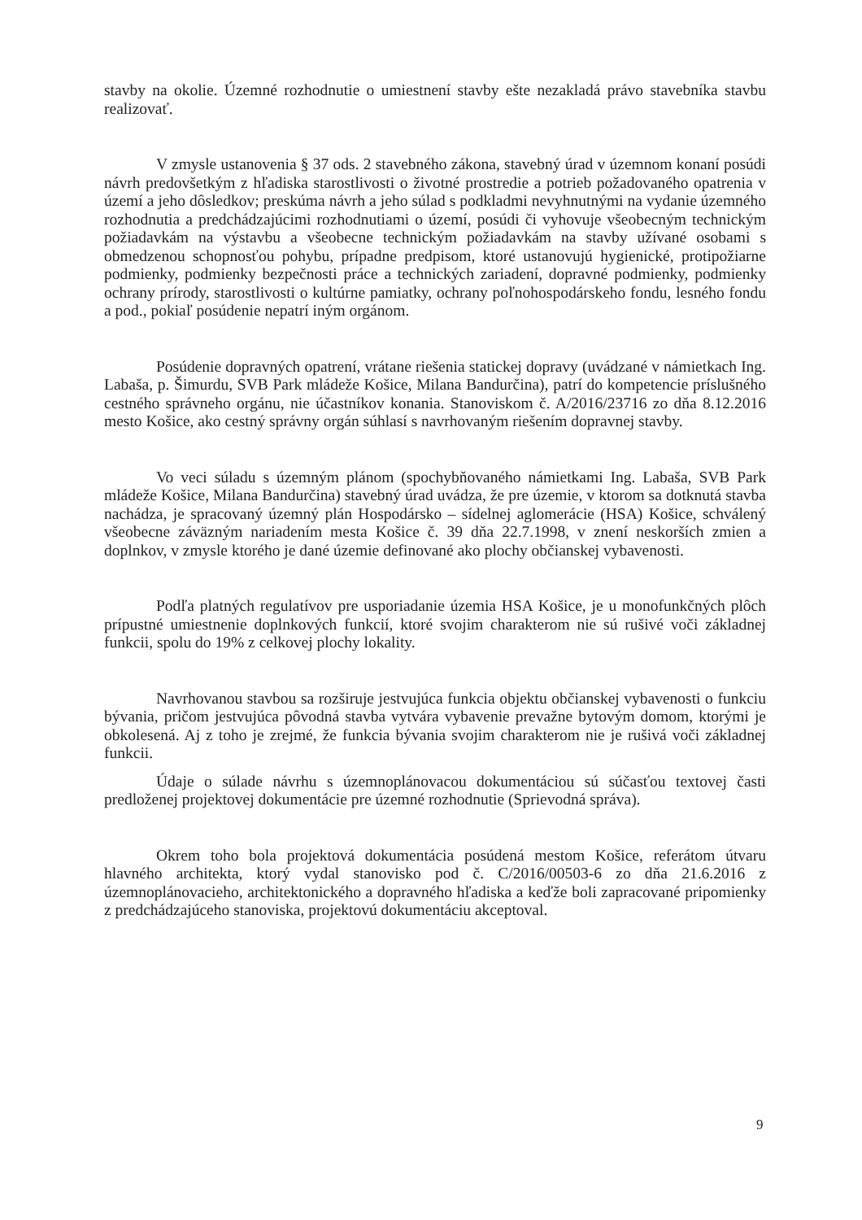stavby na okolie. Územné rozhodnutie o umiestnení stavby ešte nezakladá právo stavebníka stavbu realizovať.
V zmysle ustanovenia § 37 ods. 2 stavebného zákona, stavebný úrad v územnom konaní posúdi návrh predovšetkým z hľadiska starostlivosti o životné prostredie a potrieb požadovaného opatrenia v území a jeho dôsledkov; preskúma návrh a jeho súlad s podkladmi nevyhnutnými na vydanie územného rozhodnutia a predchádzajúcimi rozhodnutiami o území, posúdi či vyhovuje všeobecným technickým požiadavkám na výstavbu a všeobecne technickým požiadavkám na stavby užívané osobami s obmedzenou schopnosťou pohybu, prípadne predpisom, ktoré ustanovujú hygienické, protipožiarne podmienky, podmienky bezpečnosti práce a technických zariadení, dopravné podmienky, podmienky ochrany prírody, starostlivosti o kultúrne pamiatky, ochrany poľnohospodárskeho fondu, lesného fondu a pod., pokiaľ posúdenie nepatrí iným orgánom.
Posúdenie dopravných opatrení, vrátane riešenia statickej dopravy (uvádzané v námietkach Ing. Labaša, p. Šimurdu, SVB Park mládeže Košice, Milana Bandurčina), patrí do kompetencie príslušného cestného správneho orgánu, nie účastníkov konania. Stanoviskom č. A/2016/23716 zo dňa 8.12.2016 mesto Košice, ako cestný správny orgán súhlasí s navrhovaným riešením dopravnej stavby.
Vo veci súladu s územným plánom (spochybňovaného námietkami Ing. Labaša, SVB Park mládeže Košice, Milana Bandurčina) stavebný úrad uvádza, že pre územie, v ktorom sa dotknutá stavba nachádza, je spracovaný územný plán Hospodársko – sídelnej aglomerácie (HSA) Košice, schválený všeobecne záväzným nariadením mesta Košice č. 39 dňa 22.7.1998, v znení neskorších zmien a doplnkov, v zmysle ktorého je dané územie definované ako plochy občianskej vybavenosti.
Podľa platných regulatívov pre usporiadanie územia HSA Košice, je u monofunkčných plôch prípustné umiestnenie doplnkových funkcií, ktoré svojim charakterom nie sú rušivé voči základnej funkcii, spolu do 19% z celkovej plochy lokality.
Navrhovanou stavbou sa rozširuje jestvujúca funkcia objektu občianskej vybavenosti o funkciu bývania, pričom jestvujúca pôvodná stavba vytvára vybavenie prevažne bytovým domom, ktorými je obkolesená. Aj z toho je zrejmé, že funkcia bývania svojim charakterom nie je rušivá voči základnej funkcii.
Údaje o súlade návrhu s územnoplánovacou dokumentáciou sú súčasťou textovej časti predloženej projektovej dokumentácie pre územné rozhodnutie (Sprievodná správa).
Okrem toho bola projektová dokumentácia posúdená mestom Košice, referátom útvaru hlavného architekta, ktorý vydal stanovisko pod č. C/2016/00503-6 zo dňa 21.6.2016 z územnoplánovacieho, architektonického a dopravného hľadiska a keďže boli zapracované pripomienky z predchádzajúceho stanoviska, projektovú dokumentáciu akceptoval.
9